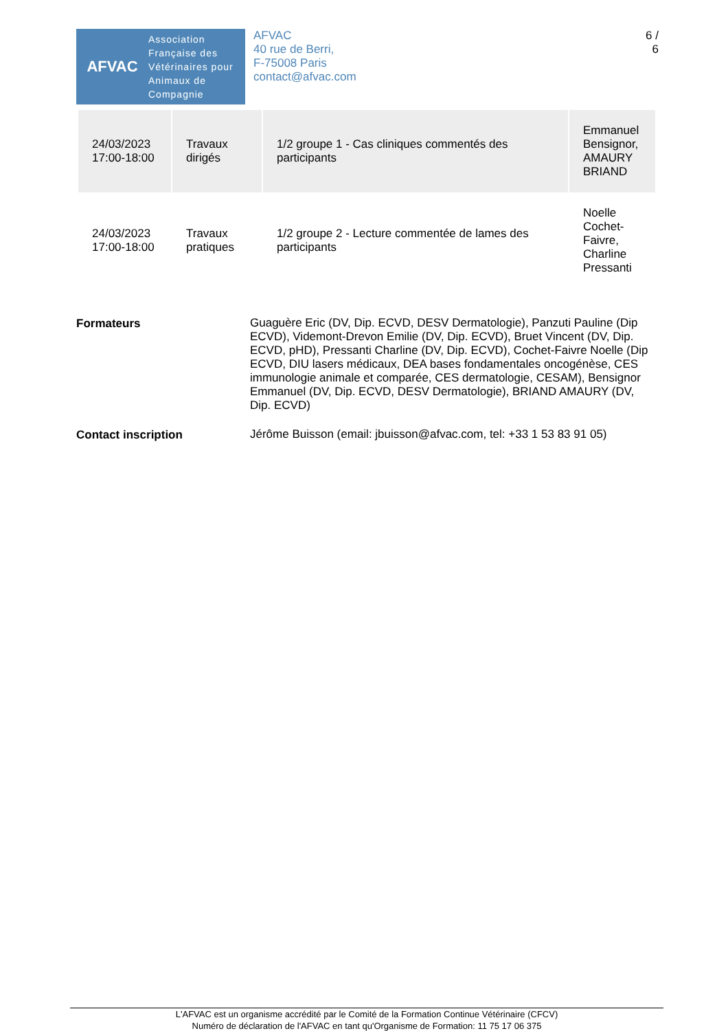AFVAC
Association
Française des
Vétérinaires pour
Animaux de
Compagnie
AFVAC
40 rue de Berri,
F-75008 Paris
contact@afvac.com
6 /
6
| 24/03/2023 17:00-18:00 | Travaux dirigés | 1/2 groupe 1 - Cas cliniques commentés des participants | Emmanuel Bensignor, AMAURY BRIAND |
| 24/03/2023 17:00-18:00 | Travaux pratiques | 1/2 groupe 2 - Lecture commentée de lames des participants | Noelle Cochet-Faivre, Charline Pressanti |
| Formateurs | Guaguère Eric (DV, Dip. ECVD, DESV Dermatologie), Panzuti Pauline (Dip ECVD), Videmont-Drevon Emilie (DV, Dip. ECVD), Bruet Vincent (DV, Dip. ECVD, pHD), Pressanti Charline (DV, Dip. ECVD), Cochet-Faivre Noelle (Dip ECVD, DIU lasers médicaux, DEA bases fondamentales oncogénèse, CES immunologie animale et comparée, CES dermatologie, CESAM), Bensignor Emmanuel (DV, Dip. ECVD, DESV Dermatologie), BRIAND AMAURY (DV, Dip. ECVD) |
| Contact inscription | Jérôme Buisson (email: jbuisson@afvac.com, tel: +33 1 53 83 91 05) |
L'AFVAC est un organisme accrédité par le Comité de la Formation Continue Vétérinaire (CFCV)
Numéro de déclaration de l'AFVAC en tant qu'Organisme de Formation: 11 75 17 06 375